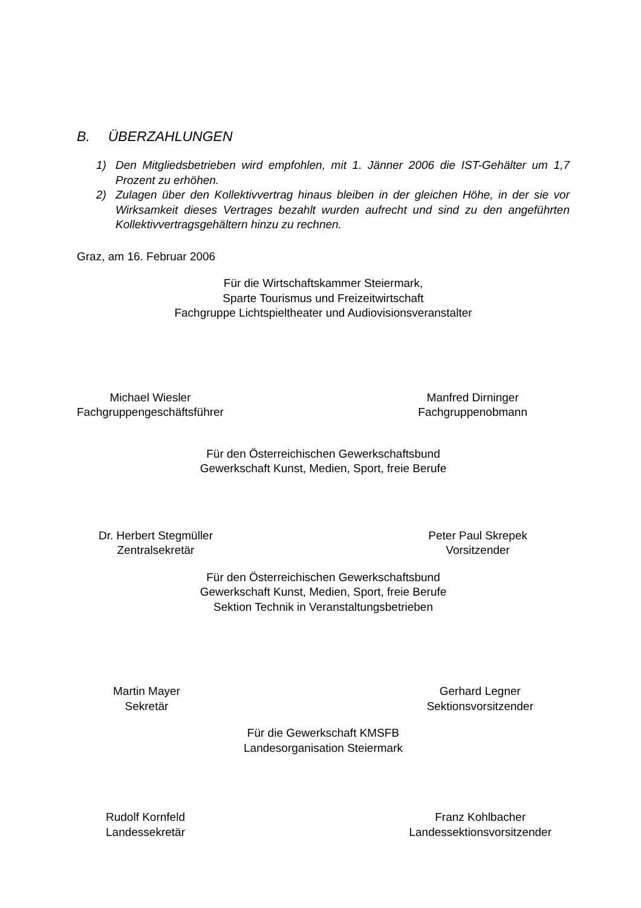B. ÜBERZAHLUNGEN
1) Den Mitgliedsbetrieben wird empfohlen, mit 1. Jänner 2006 die IST-Gehälter um 1,7 Prozent zu erhöhen.
2) Zulagen über den Kollektivvertrag hinaus bleiben in der gleichen Höhe, in der sie vor Wirksamkeit dieses Vertrages bezahlt wurden aufrecht und sind zu den angeführten Kollektivvertragsgehältern hinzu zu rechnen.
Graz, am 16. Februar 2006
Für die Wirtschaftskammer Steiermark,
Sparte Tourismus und Freizeitwirtschaft
Fachgruppe Lichtspieltheater und Audiovisionsveranstalter
Michael Wiesler
Fachgruppengeschäftsführer
Manfred Dirninger
Fachgruppenobmann
Für den Österreichischen Gewerkschaftsbund
Gewerkschaft Kunst, Medien, Sport, freie Berufe
Dr. Herbert Stegmüller
Zentralsekretär
Peter Paul Skrepek
Vorsitzender
Für den Österreichischen Gewerkschaftsbund
Gewerkschaft Kunst, Medien, Sport, freie Berufe
Sektion Technik in Veranstaltungsbetrieben
Martin Mayer
Sekretär
Gerhard Legner
Sektionsvorsitzender
Für die Gewerkschaft KMSFB
Landesorganisation Steiermark
Rudolf Kornfeld
Landessekretär
Franz Kohlbacher
Landessektionsvorsitzender